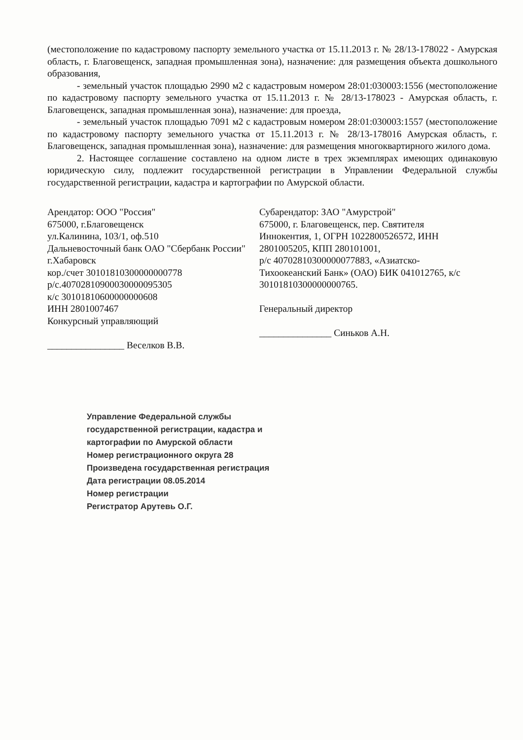(местоположение по кадастровому паспорту земельного участка от 15.11.2013 г. № 28/13-178022 - Амурская область, г. Благовещенск, западная промышленная зона), назначение: для размещения объекта дошкольного образования,
- земельный участок площадью 2990 м2 с кадастровым номером 28:01:030003:1556 (местоположение по кадастровому паспорту земельного участка от 15.11.2013 г. № 28/13-178023 - Амурская область, г. Благовещенск, западная промышленная зона), назначение: для проезда,
- земельный участок площадью 7091 м2 с кадастровым номером 28:01:030003:1557 (местоположение по кадастровому паспорту земельного участка от 15.11.2013 г. № 28/13-178016 Амурская область, г. Благовещенск, западная промышленная зона), назначение: для размещения многоквартирного жилого дома.
2. Настоящее соглашение составлено на одном листе в трех экземплярах имеющих одинаковую юридическую силу, подлежит государственной регистрации в Управлении Федеральной службы государственной регистрации, кадастра и картографии по Амурской области.
Арендатор: ООО "Россия"
675000, г.Благовещенск
ул.Калинина, 103/1, оф.510
Дальневосточный банк ОАО "Сбербанк России" г.Хабаровск
кор./счет 30101810300000000778
р/с.40702810900030000095305
к/с 30101810600000000608
ИНН 2801007467
Конкурсный управляющий
________________ Веселков В.В.
Субарендатор: ЗАО "Амурстрой"
675000, г. Благовещенск, пер. Святителя Иннокентия, 1, ОГРН 1022800526572, ИНН 2801005205, КПП 280101001,
р/с 40702810300000077883, «Азиатско-Тихоокеанский Банк» (ОАО) БИК 041012765, к/с 30101810300000000765.
Генеральный директор
_______________ Синьков А.Н.
Управление Федеральной службы государственной регистрации, кадастра и картографии по Амурской области
Номер регистрационного округа 28
Произведена государственная регистрация
Дата регистрации 08.05.2014
Номер регистрации
Регистратор Арутевь О.Г.